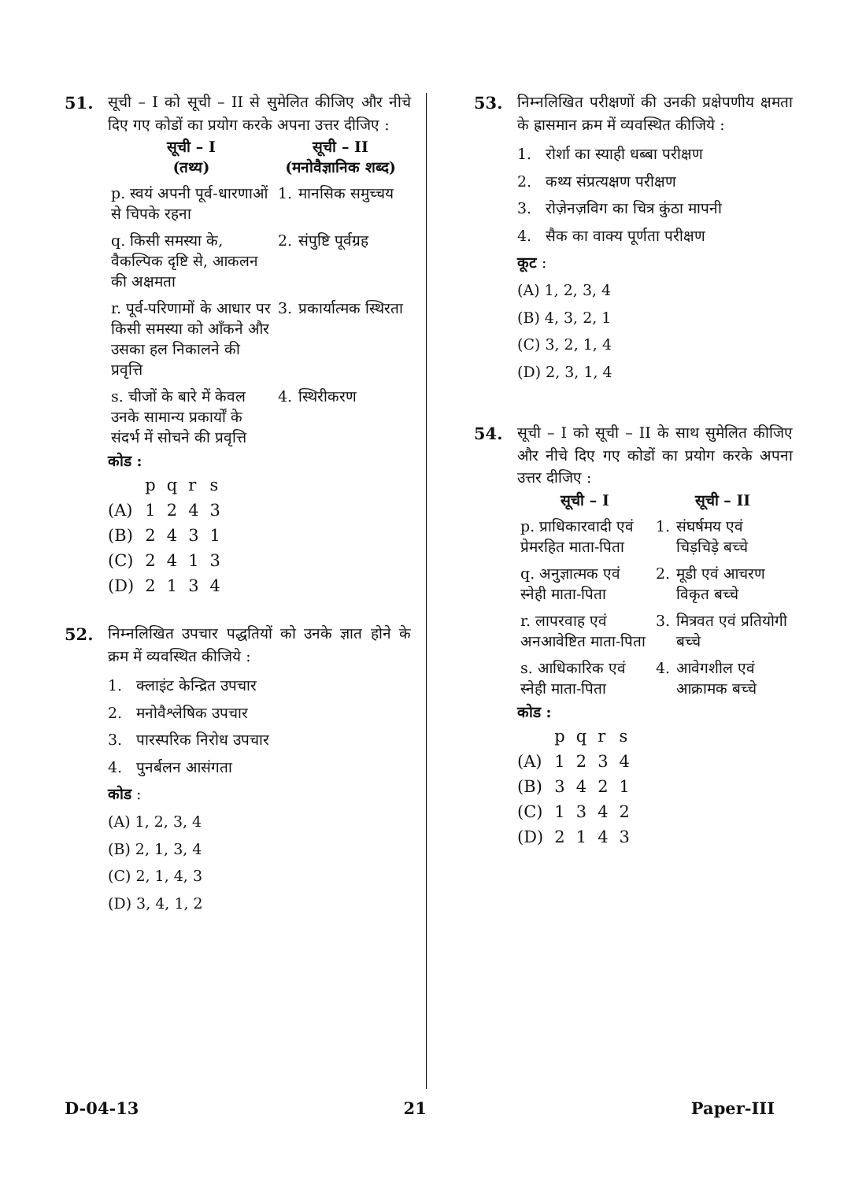51. सूची – I को सूची – II से सुमेलित कीजिए और नीचे दिए गए कोडों का प्रयोग करके अपना उत्तर दीजिए :
| सूची – I (तथ्य) | सूची – II (मनोवैज्ञानिक शब्द) | |
| --- | --- | --- |
| p. स्वयं अपनी पूर्व-धारणाओं से चिपके रहना | 1. | मानसिक समुच्चय |
| q. किसी समस्या के, वैकल्पिक दृष्टि से, आकलन की अक्षमता | 2. | संपुष्टि पूर्वग्रह |
| r. पूर्व-परिणामों के आधार पर किसी समस्या को आँकने और उसका हल निकालने की प्रवृत्ति | 3. | प्रकार्यात्मक स्थिरता |
| s. चीजों के बारे में केवल उनके सामान्य प्रकार्यों के संदर्भ में सोचने की प्रवृत्ति | 4. | स्थिरीकरण |
कोड :
| | p | q | r | s |
| (A) | 1 | 2 | 4 | 3 |
| (B) | 2 | 4 | 3 | 1 |
| (C) | 2 | 4 | 1 | 3 |
| (D) | 2 | 1 | 3 | 4 |
52. निम्नलिखित उपचार पद्धतियों को उनके ज्ञात होने के क्रम में व्यवस्थित कीजिये :
1. क्लाइंट केन्द्रित उपचार
2. मनोवैश्लेषिक उपचार
3. पारस्परिक निरोध उपचार
4. पुनर्बलन आसंगता
कोड :
(A) 1, 2, 3, 4
(B) 2, 1, 3, 4
(C) 2, 1, 4, 3
(D) 3, 4, 1, 2
53. निम्नलिखित परीक्षणों की उनकी प्रक्षेपणीय क्षमता के ह्रासमान क्रम में व्यवस्थित कीजिये :
1. रोर्शा का स्याही धब्बा परीक्षण
2. कथ्य संप्रत्यक्षण परीक्षण
3. रोज़ेनज़विग का चित्र कुंठा मापनी
4. सैक का वाक्य पूर्णता परीक्षण
कूट :
(A) 1, 2, 3, 4
(B) 4, 3, 2, 1
(C) 3, 2, 1, 4
(D) 2, 3, 1, 4
54. सूची – I को सूची – II के साथ सुमेलित कीजिए और नीचे दिए गए कोडों का प्रयोग करके अपना उत्तर दीजिए :
| सूची – I | सूची – II | |
| --- | --- | --- |
| p. प्राधिकारवादी एवं प्रेमरहित माता-पिता | 1. | संघर्षमय एवं चिड़चिड़े बच्चे |
| q. अनुज्ञात्मक एवं स्नेही माता-पिता | 2. | मूडी एवं आचरण विकृत बच्चे |
| r. लापरवाह एवं अनआवेष्टित माता-पिता | 3. | मित्रवत एवं प्रतियोगी बच्चे |
| s. आधिकारिक एवं स्नेही माता-पिता | 4. | आवेगशील एवं आक्रामक बच्चे |
कोड :
| | p | q | r | s |
| (A) | 1 | 2 | 3 | 4 |
| (B) | 3 | 4 | 2 | 1 |
| (C) | 1 | 3 | 4 | 2 |
| (D) | 2 | 1 | 4 | 3 |
D-04-13 21 Paper-III